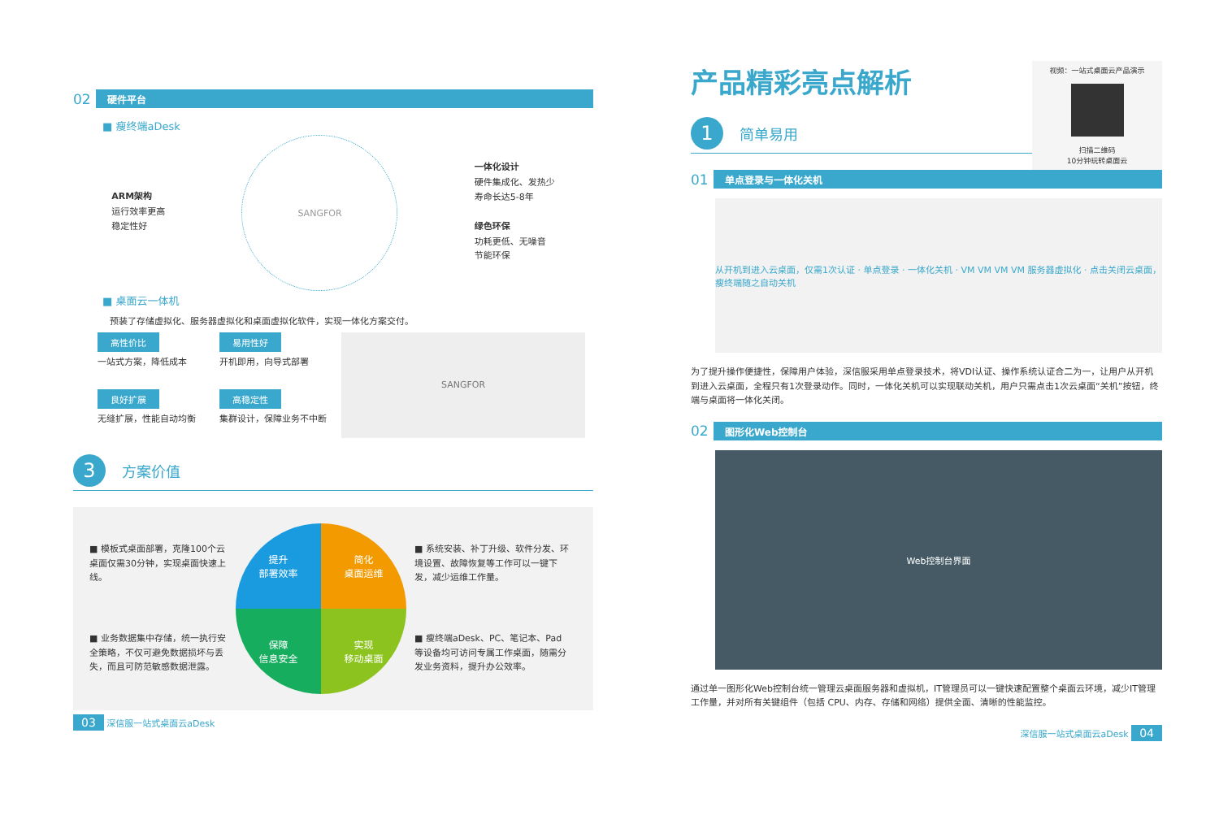02 硬件平台
■ 瘦终端aDesk
ARM架构
运行效率更高
稳定性好
SANGFOR
一体化设计
硬件集成化、发热少
寿命长达5-8年
绿色环保
功耗更低、无噪音
节能环保
■ 桌面云一体机
预装了存储虚拟化、服务器虚拟化和桌面虚拟化软件，实现一体化方案交付。
高性价比
一站式方案，降低成本
易用性好
开机即用，向导式部署
SANGFOR
良好扩展
无缝扩展，性能自动均衡
高稳定性
集群设计，保障业务不中断
3
方案价值
■ 模板式桌面部署，克隆100个云桌面仅需30分钟，实现桌面快速上线。
提升
部署效率
简化
桌面运维
保障
信息安全
实现
移动桌面
■ 系统安装、补丁升级、软件分发、环境设置、故障恢复等工作可以一键下发，减少运维工作量。
■ 业务数据集中存储，统一执行安全策略，不仅可避免数据损坏与丢失，而且可防范敏感数据泄露。
■ 瘦终端aDesk、PC、笔记本、Pad等设备均可访问专属工作桌面，随需分发业务资料，提升办公效率。
.
03 深信服一站式桌面云aDesk
视频：一站式桌面云产品演示
扫描二维码
10分钟玩转桌面云
产品精彩亮点解析
1
简单易用
01 单点登录与一体化关机
从开机到进入云桌面，仅需1次认证 · 单点登录 · 一体化关机 · VM VM VM VM 服务器虚拟化 · 点击关闭云桌面，瘦终端随之自动关机
为了提升操作便捷性，保障用户体验，深信服采用单点登录技术，将VDI认证、操作系统认证合二为一，让用户从开机到进入云桌面，全程只有1次登录动作。同时，一体化关机可以实现联动关机，用户只需点击1次云桌面“关机”按钮，终端与桌面将一体化关闭。
02 图形化Web控制台
Web控制台界面
通过单一图形化Web控制台统一管理云桌面服务器和虚拟机，IT管理员可以一键快速配置整个桌面云环境，减少IT管理工作量，并对所有关键组件（包括 CPU、内存、存储和网络）提供全面、清晰的性能监控。
深信服一站式桌面云aDesk 04